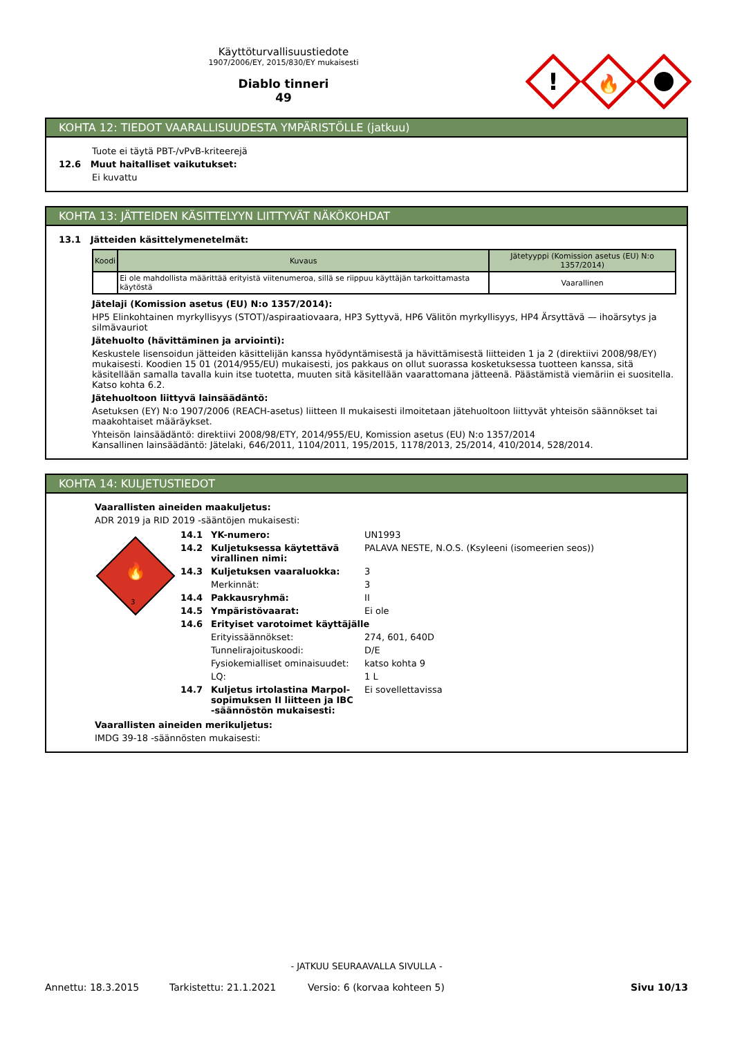Käyttöturvallisuustiedote
1907/2006/EY, 2015/830/EY mukaisesti
Diablo tinneri
49
!
🔥
KOHTA 12: TIEDOT VAARALLISUUDESTA YMPÄRISTÖLLE (jatkuu)
Tuote ei täytä PBT-/vPvB-kriteerejä
12.6 Muut haitalliset vaikutukset:
Ei kuvattu
KOHTA 13: JÄTTEIDEN KÄSITTELYYN LIITTYVÄT NÄKÖKOHDAT
13.1 Jätteiden käsittelymenetelmät:
| Koodi | Kuvaus | Jätetyyppi (Komission asetus (EU) N:o 1357/2014) |
| --- | --- | --- |
| | Ei ole mahdollista määrittää erityistä viitenumeroa, sillä se riippuu käyttäjän tarkoittamasta käytöstä | Vaarallinen |
Jätelaji (Komission asetus (EU) N:o 1357/2014):
HP5 Elinkohtainen myrkyllisyys (STOT)/aspiraatiovaara, HP3 Syttyvä, HP6 Välitön myrkyllisyys, HP4 Ärsyttävä — ihoärsytys ja silmävauriot
Jätehuolto (hävittäminen ja arviointi):
Keskustele lisensoidun jätteiden käsittelijän kanssa hyödyntämisestä ja hävittämisestä liitteiden 1 ja 2 (direktiivi 2008/98/EY) mukaisesti. Koodien 15 01 (2014/955/EU) mukaisesti, jos pakkaus on ollut suorassa kosketuksessa tuotteen kanssa, sitä käsitellään samalla tavalla kuin itse tuotetta, muuten sitä käsitellään vaarattomana jätteenä. Päästämistä viemäriin ei suositella. Katso kohta 6.2.
Jätehuoltoon liittyvä lainsäädäntö:
Asetuksen (EY) N:o 1907/2006 (REACH-asetus) liitteen II mukaisesti ilmoitetaan jätehuoltoon liittyvät yhteisön säännökset tai maakohtaiset määräykset.
Yhteisön lainsäädäntö: direktiivi 2008/98/ETY, 2014/955/EU, Komission asetus (EU) N:o 1357/2014
Kansallinen lainsäädäntö: Jätelaki, 646/2011, 1104/2011, 195/2015, 1178/2013, 25/2014, 410/2014, 528/2014.
KOHTA 14: KULJETUSTIEDOT
Vaarallisten aineiden maakuljetus:
ADR 2019 ja RID 2019 -sääntöjen mukaisesti:
🔥
3
| 14.1 | YK-numero: | UN1993 |
| 14.2 | Kuljetuksessa käytettävä virallinen nimi: | PALAVA NESTE, N.O.S. (Ksyleeni (isomeerien seos)) |
| 14.3 | Kuljetuksen vaaraluokka: | 3 |
| | Merkinnät: | 3 |
| 14.4 | Pakkausryhmä: | II |
| 14.5 | Ympäristövaarat: | Ei ole |
| 14.6 | Erityiset varotoimet käyttäjälle | |
| | Erityissäännökset: | 274, 601, 640D |
| | Tunnelirajoituskoodi: | D/E |
| | Fysiokemialliset ominaisuudet: | katso kohta 9 |
| | LQ: | 1 L |
| 14.7 | Kuljetus irtolastina Marpol-sopimuksen II liitteen ja IBC -säännöstön mukaisesti: | Ei sovellettavissa |
Vaarallisten aineiden merikuljetus:
IMDG 39-18 -säännösten mukaisesti:
- JATKUU SEURAAVALLA SIVULLA -
Annettu: 18.3.2015 Tarkistettu: 21.1.2021 Versio: 6 (korvaa kohteen 5) Sivu 10/13